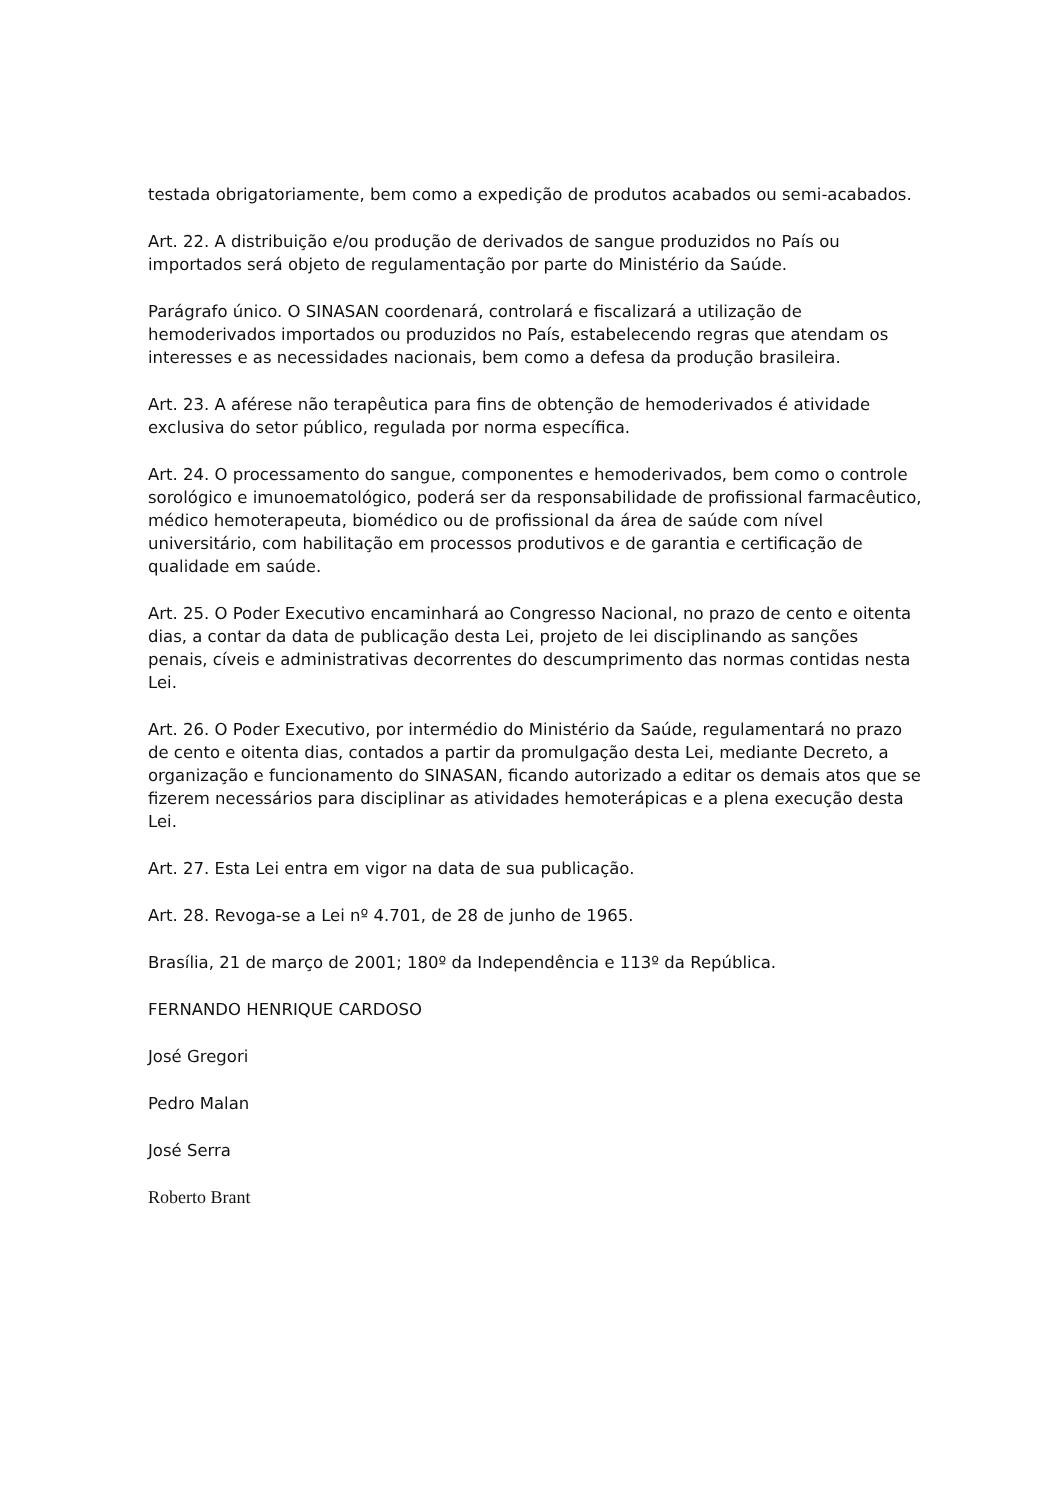testada obrigatoriamente, bem como a expedição de produtos acabados ou semi-acabados.
Art. 22. A distribuição e/ou produção de derivados de sangue produzidos no País ou importados será objeto de regulamentação por parte do Ministério da Saúde.
Parágrafo único. O SINASAN coordenará, controlará e fiscalizará a utilização de hemoderivados importados ou produzidos no País, estabelecendo regras que atendam os interesses e as necessidades nacionais, bem como a defesa da produção brasileira.
Art. 23. A aférese não terapêutica para fins de obtenção de hemoderivados é atividade exclusiva do setor público, regulada por norma específica.
Art. 24. O processamento do sangue, componentes e hemoderivados, bem como o controle sorológico e imunoematológico, poderá ser da responsabilidade de profissional farmacêutico, médico hemoterapeuta, biomédico ou de profissional da área de saúde com nível universitário, com habilitação em processos produtivos e de garantia e certificação de qualidade em saúde.
Art. 25. O Poder Executivo encaminhará ao Congresso Nacional, no prazo de cento e oitenta dias, a contar da data de publicação desta Lei, projeto de lei disciplinando as sanções penais, cíveis e administrativas decorrentes do descumprimento das normas contidas nesta Lei.
Art. 26. O Poder Executivo, por intermédio do Ministério da Saúde, regulamentará no prazo de cento e oitenta dias, contados a partir da promulgação desta Lei, mediante Decreto, a organização e funcionamento do SINASAN, ficando autorizado a editar os demais atos que se fizerem necessários para disciplinar as atividades hemoterápicas e a plena execução desta Lei.
Art. 27. Esta Lei entra em vigor na data de sua publicação.
Art. 28. Revoga-se a Lei nº 4.701, de 28 de junho de 1965.
Brasília, 21 de março de 2001; 180º da Independência e 113º da República.
FERNANDO HENRIQUE CARDOSO
José Gregori
Pedro Malan
José Serra
Roberto Brant